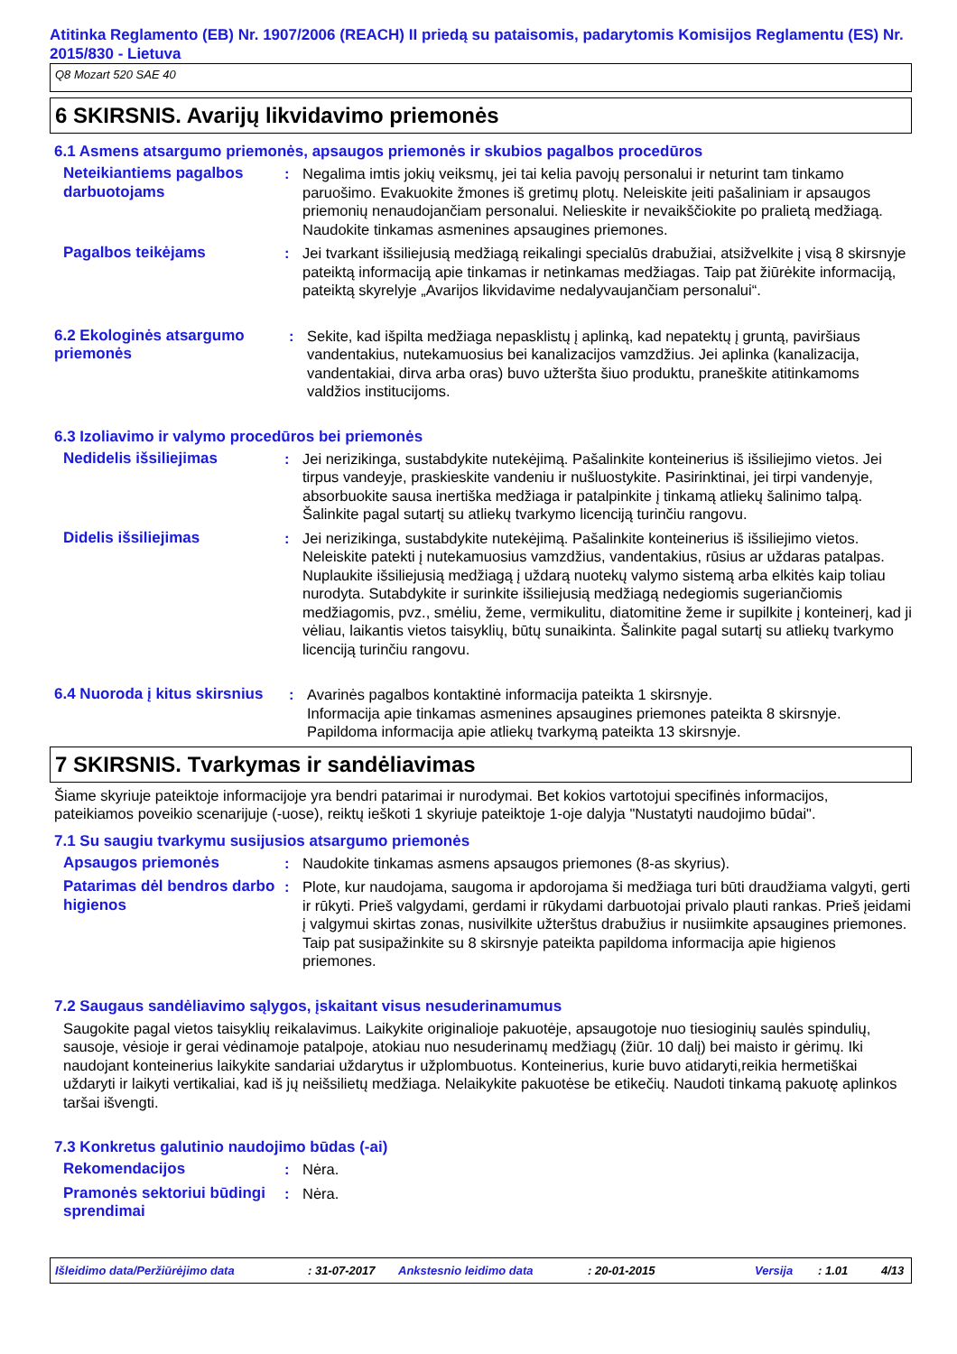Atitinka Reglamento (EB) Nr. 1907/2006 (REACH) II priedą su pataisomis, padarytomis Komisijos Reglamentu (ES) Nr. 2015/830 - Lietuva
Q8 Mozart 520 SAE 40
6 SKIRSNIS. Avarijų likvidavimo priemonės
6.1 Asmens atsargumo priemonės, apsaugos priemonės ir skubios pagalbos procedūros
Neteikiantiems pagalbos darbuotojams
: Negalima imtis jokių veiksmų, jei tai kelia pavojų personalui ir neturint tam tinkamo paruošimo. Evakuokite žmones iš gretimų plotų. Neleiskite įeiti pašaliniam ir apsaugos priemonių nenaudojančiam personalui. Nelieskite ir nevaikščiokite po pralietą medžiagą. Naudokite tinkamas asmenines apsaugines priemones.
Pagalbos teikėjams : Jei tvarkant išsiliejusią medžiagą reikalingi specialūs drabužiai, atsižvelkite į visą 8 skirsnyje pateiktą informaciją apie tinkamas ir netinkamas medžiagas. Taip pat žiūrėkite informaciją, pateiktą skyrelyje „Avarijos likvidavime nedalyvaujančiam personalui“.
6.2 Ekologinės atsargumo priemonės
: Sekite, kad išpilta medžiaga nepasklistų į aplinką, kad nepatektų į gruntą, paviršiaus vandentakius, nutekamuosius bei kanalizacijos vamzdžius. Jei aplinka (kanalizacija, vandentakiai, dirva arba oras) buvo užteršta šiuo produktu, praneškite atitinkamoms valdžios institucijoms.
6.3 Izoliavimo ir valymo procedūros bei priemonės
Nedidelis išsiliejimas : Jei nerizikinga, sustabdykite nutekėjimą. Pašalinkite konteinerius iš išsiliejimo vietos. Jei tirpus vandeyje, praskieskite vandeniu ir nušluostykite. Pasirinktinai, jei tirpi vandenyje, absorbuokite sausa inertiška medžiaga ir patalpinkite į tinkamą atliekų šalinimo talpą. Šalinkite pagal sutartį su atliekų tvarkymo licenciją turinčiu rangovu.
Didelis išsiliejimas : Jei nerizikinga, sustabdykite nutekėjimą. Pašalinkite konteinerius iš išsiliejimo vietos. Neleiskite patekti į nutekamuosius vamzdžius, vandentakius, rūsius ar uždaras patalpas. Nuplaukite išsiliejusią medžiagą į uždarą nuotekų valymo sistemą arba elkitės kaip toliau nurodyta. Sutabdykite ir surinkite išsiliejusią medžiagą nedegiomis sugeriančiomis medžiagomis, pvz., smėliu, žeme, vermikulitu, diatomitine žeme ir supilkite į konteinerį, kad ji vėliau, laikantis vietos taisyklių, būtų sunaikinta. Šalinkite pagal sutartį su atliekų tvarkymo licenciją turinčiu rangovu.
6.4 Nuoroda į kitus skirsnius
: Avarinės pagalbos kontaktinė informacija pateikta 1 skirsnyje.
Informacija apie tinkamas asmenines apsaugines priemones pateikta 8 skirsnyje.
Papildoma informacija apie atliekų tvarkymą pateikta 13 skirsnyje.
7 SKIRSNIS. Tvarkymas ir sandėliavimas
Šiame skyriuje pateiktoje informacijoje yra bendri patarimai ir nurodymai. Bet kokios vartotojui specifinės informacijos, pateikiamos poveikio scenarijuje (-uose), reiktų ieškoti 1 skyriuje pateiktoje 1-oje dalyja "Nustatyti naudojimo būdai".
7.1 Su saugiu tvarkymu susijusios atsargumo priemonės
Apsaugos priemonės : Naudokite tinkamas asmens apsaugos priemones (8-as skyrius).
Patarimas dėl bendros darbo higienos
: Plote, kur naudojama, saugoma ir apdorojama ši medžiaga turi būti draudžiama valgyti, gerti ir rūkyti. Prieš valgydami, gerdami ir rūkydami darbuotojai privalo plauti rankas. Prieš įeidami į valgymui skirtas zonas, nusivilkite užterštus drabužius ir nusiimkite apsaugines priemones. Taip pat susipažinkite su 8 skirsnyje pateikta papildoma informacija apie higienos priemones.
7.2 Saugaus sandėliavimo sąlygos, įskaitant visus nesuderinamumus
Saugokite pagal vietos taisyklių reikalavimus. Laikykite originalioje pakuotėje, apsaugotoje nuo tiesioginių saulės spindulių, sausoje, vėsioje ir gerai vėdinamoje patalpoje, atokiau nuo nesuderinamų medžiagų (žiūr. 10 dalį) bei maisto ir gėrimų. Iki naudojant konteinerius laikykite sandariai uždarytus ir užplombuotus. Konteinerius, kurie buvo atidaryti,reikia hermetiškai uždaryti ir laikyti vertikaliai, kad iš jų neišsilietų medžiaga. Nelaikykite pakuotėse be etikečių. Naudoti tinkamą pakuotę aplinkos taršai išvengti.
7.3 Konkretus galutinio naudojimo būdas (-ai)
Rekomendacijos : Nėra.
Pramonės sektoriui būdingi sprendimai
: Nėra.
Išleidimo data/Peržiūrėjimo data: 31-07-2017 Ankstesnio leidimo data: 20-01-2015 Versija: 1.01 4/13